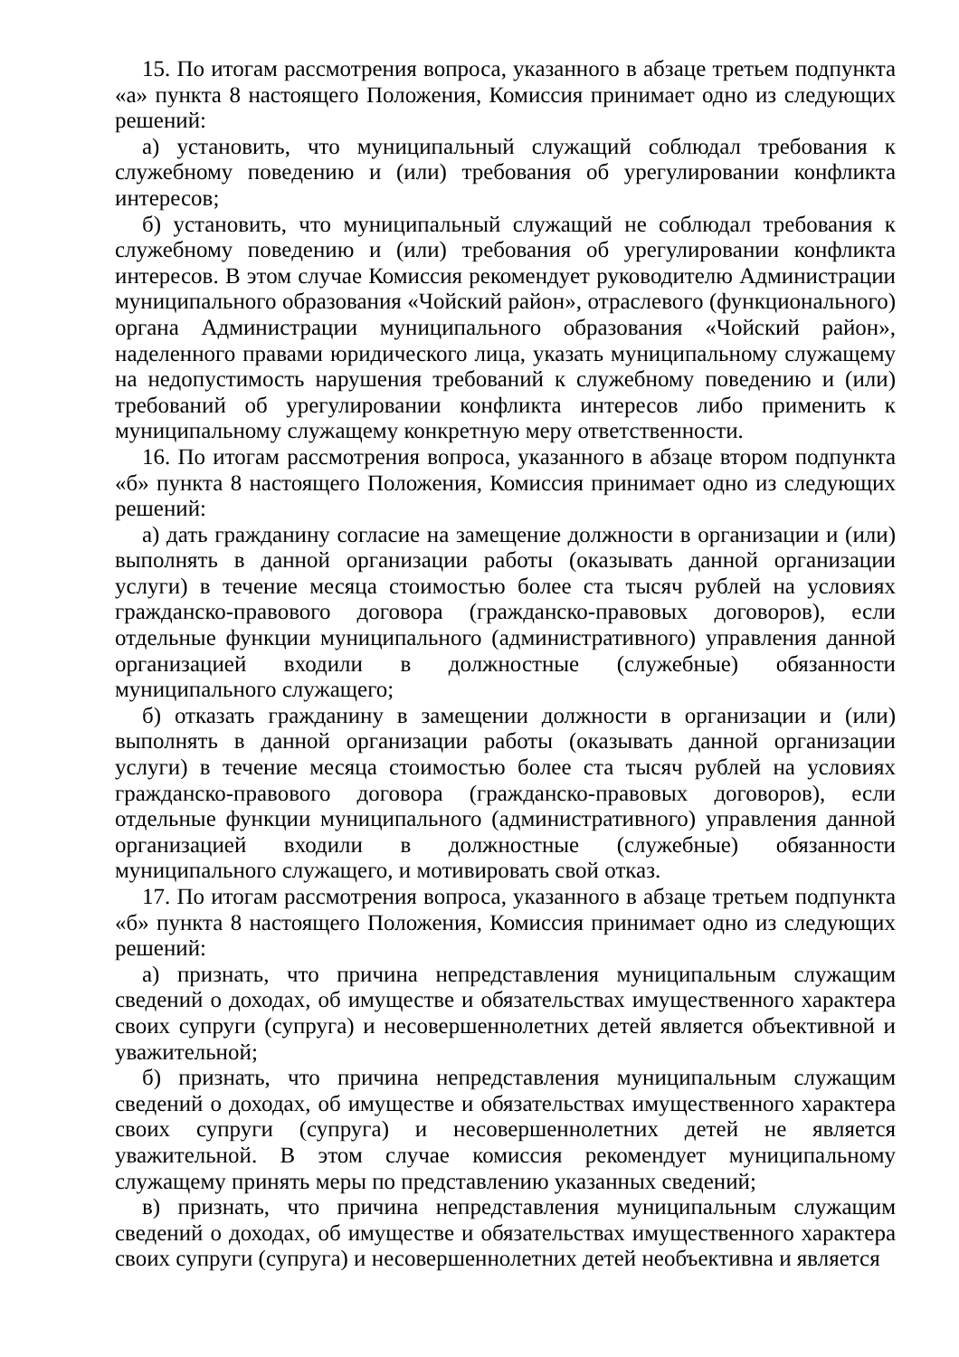15. По итогам рассмотрения вопроса, указанного в абзаце третьем подпункта «а» пункта 8 настоящего Положения, Комиссия принимает одно из следующих решений:
а) установить, что муниципальный служащий соблюдал требования к служебному поведению и (или) требования об урегулировании конфликта интересов;
б) установить, что муниципальный служащий не соблюдал требования к служебному поведению и (или) требования об урегулировании конфликта интересов. В этом случае Комиссия рекомендует руководителю Администрации муниципального образования «Чойский район», отраслевого (функционального) органа Администрации муниципального образования «Чойский район», наделенного правами юридического лица, указать муниципальному служащему на недопустимость нарушения требований к служебному поведению и (или) требований об урегулировании конфликта интересов либо применить к муниципальному служащему конкретную меру ответственности.
16. По итогам рассмотрения вопроса, указанного в абзаце втором подпункта «б» пункта 8 настоящего Положения, Комиссия принимает одно из следующих решений:
а) дать гражданину согласие на замещение должности в организации и (или) выполнять в данной организации работы (оказывать данной организации услуги) в течение месяца стоимостью более ста тысяч рублей на условиях гражданско-правового договора (гражданско-правовых договоров), если отдельные функции муниципального (административного) управления данной организацией входили в должностные (служебные) обязанности муниципального служащего;
б) отказать гражданину в замещении должности в организации и (или) выполнять в данной организации работы (оказывать данной организации услуги) в течение месяца стоимостью более ста тысяч рублей на условиях гражданско-правового договора (гражданско-правовых договоров), если отдельные функции муниципального (административного) управления данной организацией входили в должностные (служебные) обязанности муниципального служащего, и мотивировать свой отказ.
17. По итогам рассмотрения вопроса, указанного в абзаце третьем подпункта «б» пункта 8 настоящего Положения, Комиссия принимает одно из следующих решений:
а) признать, что причина непредставления муниципальным служащим сведений о доходах, об имуществе и обязательствах имущественного характера своих супруги (супруга) и несовершеннолетних детей является объективной и уважительной;
б) признать, что причина непредставления муниципальным служащим сведений о доходах, об имуществе и обязательствах имущественного характера своих супруги (супруга) и несовершеннолетних детей не является уважительной. В этом случае комиссия рекомендует муниципальному служащему принять меры по представлению указанных сведений;
в) признать, что причина непредставления муниципальным служащим сведений о доходах, об имуществе и обязательствах имущественного характера своих супруги (супруга) и несовершеннолетних детей необъективна и является